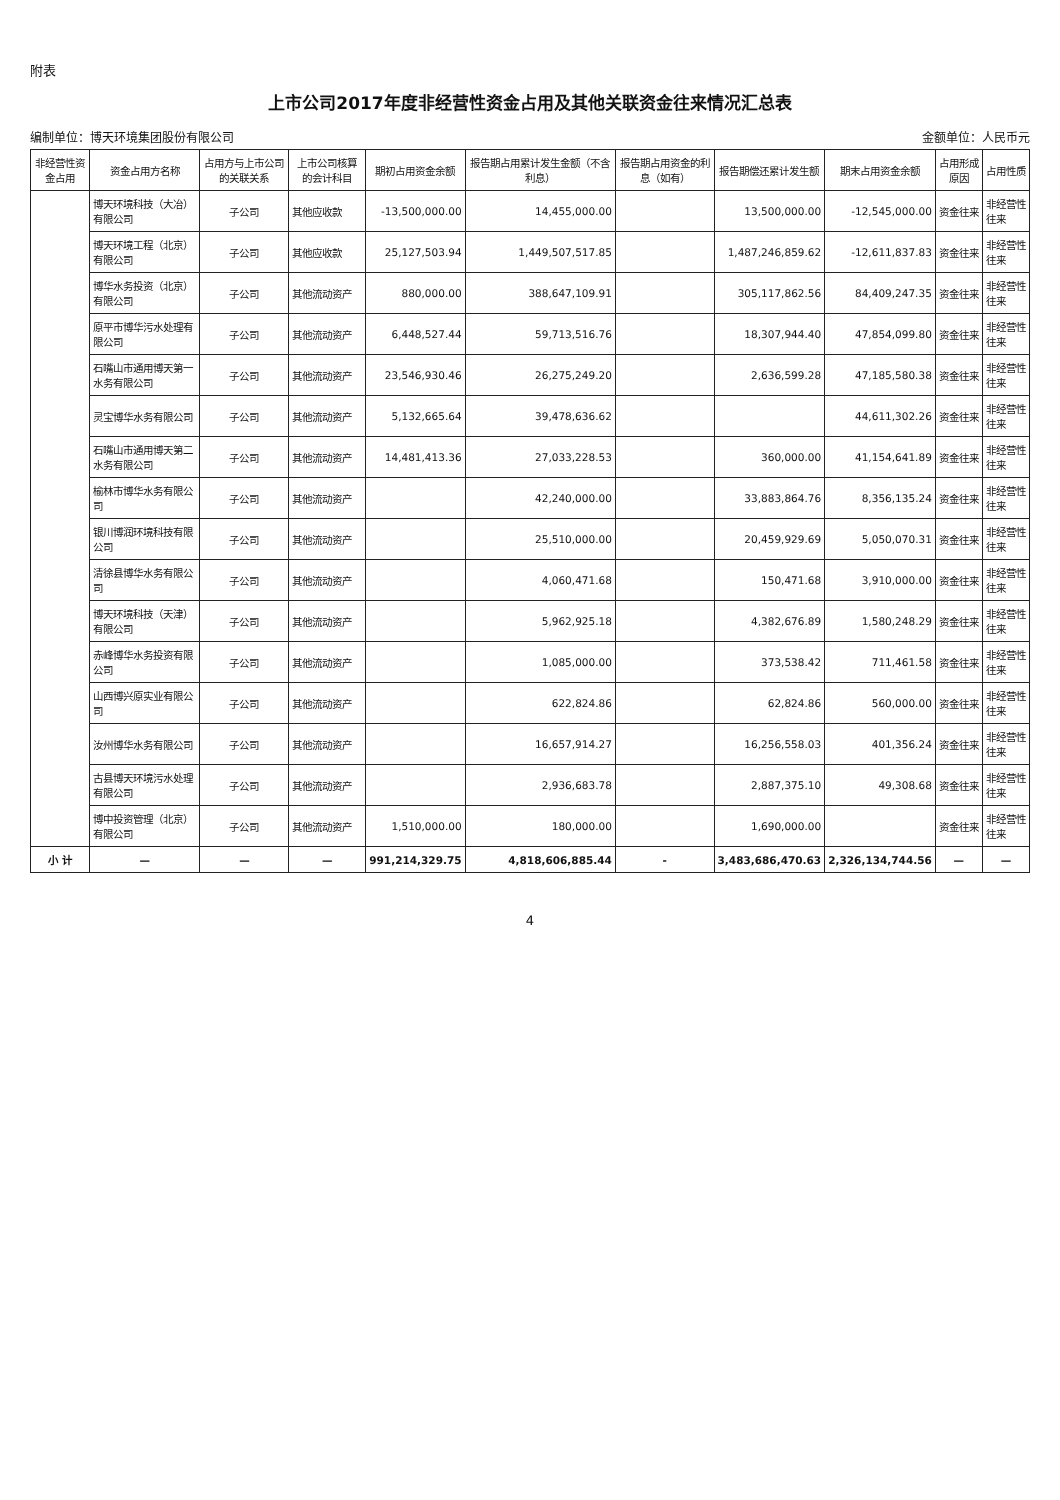附表
上市公司2017年度非经营性资金占用及其他关联资金往来情况汇总表
编制单位：博天环境集团股份有限公司 金额单位：人民币元
| 非经营性资金占用 | 资金占用方名称 | 占用方与上市公司的关联关系 | 上市公司核算的会计科目 | 期初占用资金余额 | 报告期占用累计发生金额（不含利息） | 报告期占用资金的利息（如有） | 报告期偿还累计发生额 | 期末占用资金余额 | 占用形成原因 | 占用性质 |
| --- | --- | --- | --- | --- | --- | --- | --- | --- | --- | --- |
| | 博天环境科技（大冶）有限公司 | 子公司 | 其他应收款 | -13,500,000.00 | 14,455,000.00 | | 13,500,000.00 | -12,545,000.00 | 资金往来 | 非经营性往来 |
| | 博天环境工程（北京）有限公司 | 子公司 | 其他应收款 | 25,127,503.94 | 1,449,507,517.85 | | 1,487,246,859.62 | -12,611,837.83 | 资金往来 | 非经营性往来 |
| | 博华水务投资（北京）有限公司 | 子公司 | 其他流动资产 | 880,000.00 | 388,647,109.91 | | 305,117,862.56 | 84,409,247.35 | 资金往来 | 非经营性往来 |
| | 原平市博华污水处理有限公司 | 子公司 | 其他流动资产 | 6,448,527.44 | 59,713,516.76 | | 18,307,944.40 | 47,854,099.80 | 资金往来 | 非经营性往来 |
| | 石嘴山市通用博天第一水务有限公司 | 子公司 | 其他流动资产 | 23,546,930.46 | 26,275,249.20 | | 2,636,599.28 | 47,185,580.38 | 资金往来 | 非经营性往来 |
| | 灵宝博华水务有限公司 | 子公司 | 其他流动资产 | 5,132,665.64 | 39,478,636.62 | | | 44,611,302.26 | 资金往来 | 非经营性往来 |
| | 石嘴山市通用博天第二水务有限公司 | 子公司 | 其他流动资产 | 14,481,413.36 | 27,033,228.53 | | 360,000.00 | 41,154,641.89 | 资金往来 | 非经营性往来 |
| | 榆林市博华水务有限公司 | 子公司 | 其他流动资产 | | 42,240,000.00 | | 33,883,864.76 | 8,356,135.24 | 资金往来 | 非经营性往来 |
| | 银川博润环境科技有限公司 | 子公司 | 其他流动资产 | | 25,510,000.00 | | 20,459,929.69 | 5,050,070.31 | 资金往来 | 非经营性往来 |
| | 清徐县博华水务有限公司 | 子公司 | 其他流动资产 | | 4,060,471.68 | | 150,471.68 | 3,910,000.00 | 资金往来 | 非经营性往来 |
| | 博天环境科技（天津）有限公司 | 子公司 | 其他流动资产 | | 5,962,925.18 | | 4,382,676.89 | 1,580,248.29 | 资金往来 | 非经营性往来 |
| | 赤峰博华水务投资有限公司 | 子公司 | 其他流动资产 | | 1,085,000.00 | | 373,538.42 | 711,461.58 | 资金往来 | 非经营性往来 |
| | 山西博兴原实业有限公司 | 子公司 | 其他流动资产 | | 622,824.86 | | 62,824.86 | 560,000.00 | 资金往来 | 非经营性往来 |
| | 汝州博华水务有限公司 | 子公司 | 其他流动资产 | | 16,657,914.27 | | 16,256,558.03 | 401,356.24 | 资金往来 | 非经营性往来 |
| | 古县博天环境污水处理有限公司 | 子公司 | 其他流动资产 | | 2,936,683.78 | | 2,887,375.10 | 49,308.68 | 资金往来 | 非经营性往来 |
| | 博中投资管理（北京）有限公司 | 子公司 | 其他流动资产 | 1,510,000.00 | 180,000.00 | | 1,690,000.00 | | 资金往来 | 非经营性往来 |
| 小 计 | — | — | — | 991,214,329.75 | 4,818,606,885.44 | - | 3,483,686,470.63 | 2,326,134,744.56 | — | — |
4